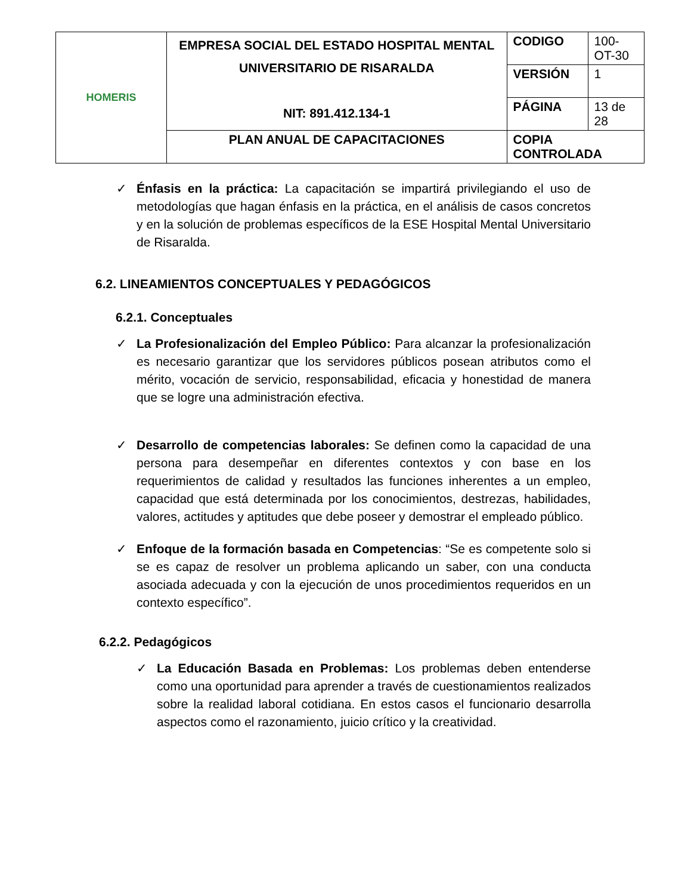| HOMERIS | EMPRESA SOCIAL DEL ESTADO HOSPITAL MENTAL UNIVERSITARIO DE RISARALDA NIT: 891.412.134-1 | CODIGO | 100-OT-30 |
| | | VERSIÓN | 1 |
| | | PÁGINA | 13 de 28 |
| | PLAN ANUAL DE CAPACITACIONES | COPIA CONTROLADA | |
✓ Énfasis en la práctica: La capacitación se impartirá privilegiando el uso de metodologías que hagan énfasis en la práctica, en el análisis de casos concretos y en la solución de problemas específicos de la ESE Hospital Mental Universitario de Risaralda.
6.2. LINEAMIENTOS CONCEPTUALES Y PEDAGÓGICOS
6.2.1. Conceptuales
✓ La Profesionalización del Empleo Público: Para alcanzar la profesionalización es necesario garantizar que los servidores públicos posean atributos como el mérito, vocación de servicio, responsabilidad, eficacia y honestidad de manera que se logre una administración efectiva.
✓ Desarrollo de competencias laborales: Se definen como la capacidad de una persona para desempeñar en diferentes contextos y con base en los requerimientos de calidad y resultados las funciones inherentes a un empleo, capacidad que está determinada por los conocimientos, destrezas, habilidades, valores, actitudes y aptitudes que debe poseer y demostrar el empleado público.
✓ Enfoque de la formación basada en Competencias: “Se es competente solo si se es capaz de resolver un problema aplicando un saber, con una conducta asociada adecuada y con la ejecución de unos procedimientos requeridos en un contexto específico”.
6.2.2. Pedagógicos
✓ La Educación Basada en Problemas: Los problemas deben entenderse como una oportunidad para aprender a través de cuestionamientos realizados sobre la realidad laboral cotidiana. En estos casos el funcionario desarrolla aspectos como el razonamiento, juicio crítico y la creatividad.